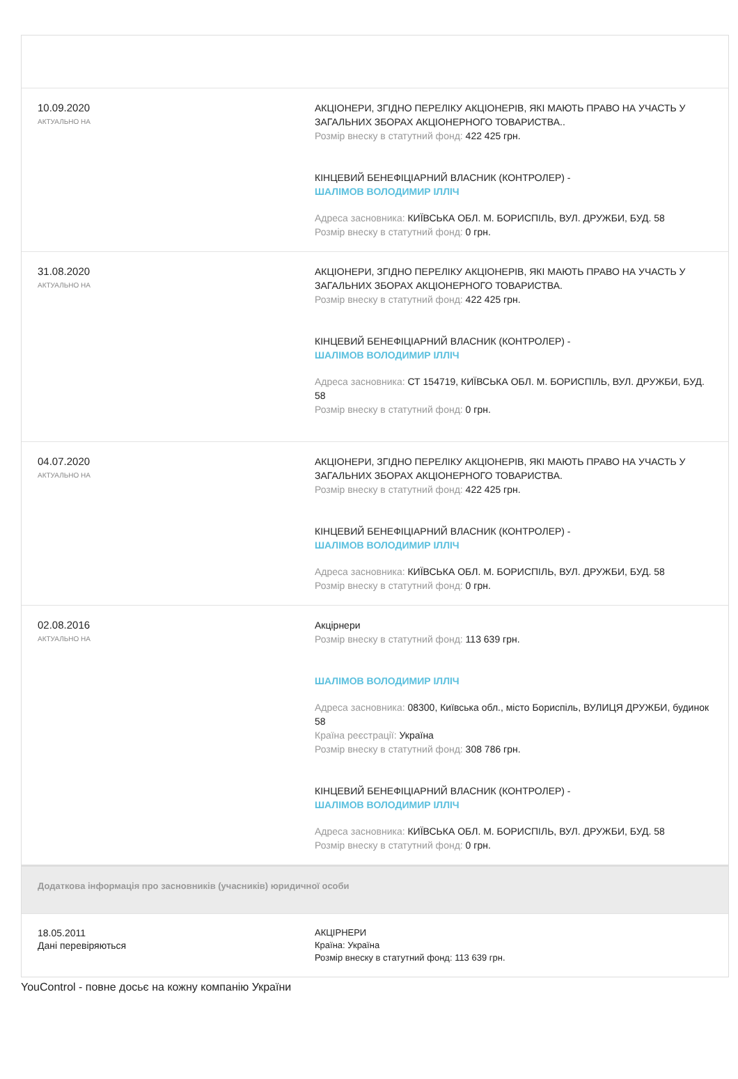| 10.09.2020 АКТУАЛЬНО НА | АКЦІОНЕРИ, ЗГІДНО ПЕРЕЛІКУ АКЦІОНЕРІВ, ЯКІ МАЮТЬ ПРАВО НА УЧАСТЬ У ЗАГАЛЬНИХ ЗБОРАХ АКЦІОНЕРНОГО ТОВАРИСТВА.. Розмір внеску в статутний фонд: 422 425 грн. КІНЦЕВИЙ БЕНЕФІЦІАРНИЙ ВЛАСНИК (КОНТРОЛЕР) - ШАЛІМОВ ВОЛОДИМИР ІЛЛІЧ Адреса засновника: КИЇВСЬКА ОБЛ. М. БОРИСПІЛЬ, ВУЛ. ДРУЖБИ, БУД. 58 Розмір внеску в статутний фонд: 0 грн. |
| 31.08.2020 АКТУАЛЬНО НА | АКЦІОНЕРИ, ЗГІДНО ПЕРЕЛІКУ АКЦІОНЕРІВ, ЯКІ МАЮТЬ ПРАВО НА УЧАСТЬ У ЗАГАЛЬНИХ ЗБОРАХ АКЦІОНЕРНОГО ТОВАРИСТВА. Розмір внеску в статутний фонд: 422 425 грн. КІНЦЕВИЙ БЕНЕФІЦІАРНИЙ ВЛАСНИК (КОНТРОЛЕР) - ШАЛІМОВ ВОЛОДИМИР ІЛЛІЧ Адреса засновника: СТ 154719, КИЇВСЬКА ОБЛ. М. БОРИСПІЛЬ, ВУЛ. ДРУЖБИ, БУД. 58 Розмір внеску в статутний фонд: 0 грн. |
| 04.07.2020 АКТУАЛЬНО НА | АКЦІОНЕРИ, ЗГІДНО ПЕРЕЛІКУ АКЦІОНЕРІВ, ЯКІ МАЮТЬ ПРАВО НА УЧАСТЬ У ЗАГАЛЬНИХ ЗБОРАХ АКЦІОНЕРНОГО ТОВАРИСТВА. Розмір внеску в статутний фонд: 422 425 грн. КІНЦЕВИЙ БЕНЕФІЦІАРНИЙ ВЛАСНИК (КОНТРОЛЕР) - ШАЛІМОВ ВОЛОДИМИР ІЛЛІЧ Адреса засновника: КИЇВСЬКА ОБЛ. М. БОРИСПІЛЬ, ВУЛ. ДРУЖБИ, БУД. 58 Розмір внеску в статутний фонд: 0 грн. |
| 02.08.2016 АКТУАЛЬНО НА | Акціpнери Розмір внеску в статутний фонд: 113 639 грн. ШАЛІМОВ ВОЛОДИМИР ІЛЛІЧ Адреса засновника: 08300, Київська обл., місто Бориспіль, ВУЛИЦЯ ДРУЖБИ, будинок 58 Країна реєстрації: Україна Розмір внеску в статутний фонд: 308 786 грн. КІНЦЕВИЙ БЕНЕФІЦІАРНИЙ ВЛАСНИК (КОНТРОЛЕР) - ШАЛІМОВ ВОЛОДИМИР ІЛЛІЧ Адреса засновника: КИЇВСЬКА ОБЛ. М. БОРИСПІЛЬ, ВУЛ. ДРУЖБИ, БУД. 58 Розмір внеску в статутний фонд: 0 грн. |
Додаткова інформація про засновників (учасників) юридичної особи
| 18.05.2011 Дані перевіряються | АКЦІРНЕРИ Країна: Україна Розмір внеску в статутний фонд: 113 639 грн. |
YouControl - повне досьє на кожну компанію України